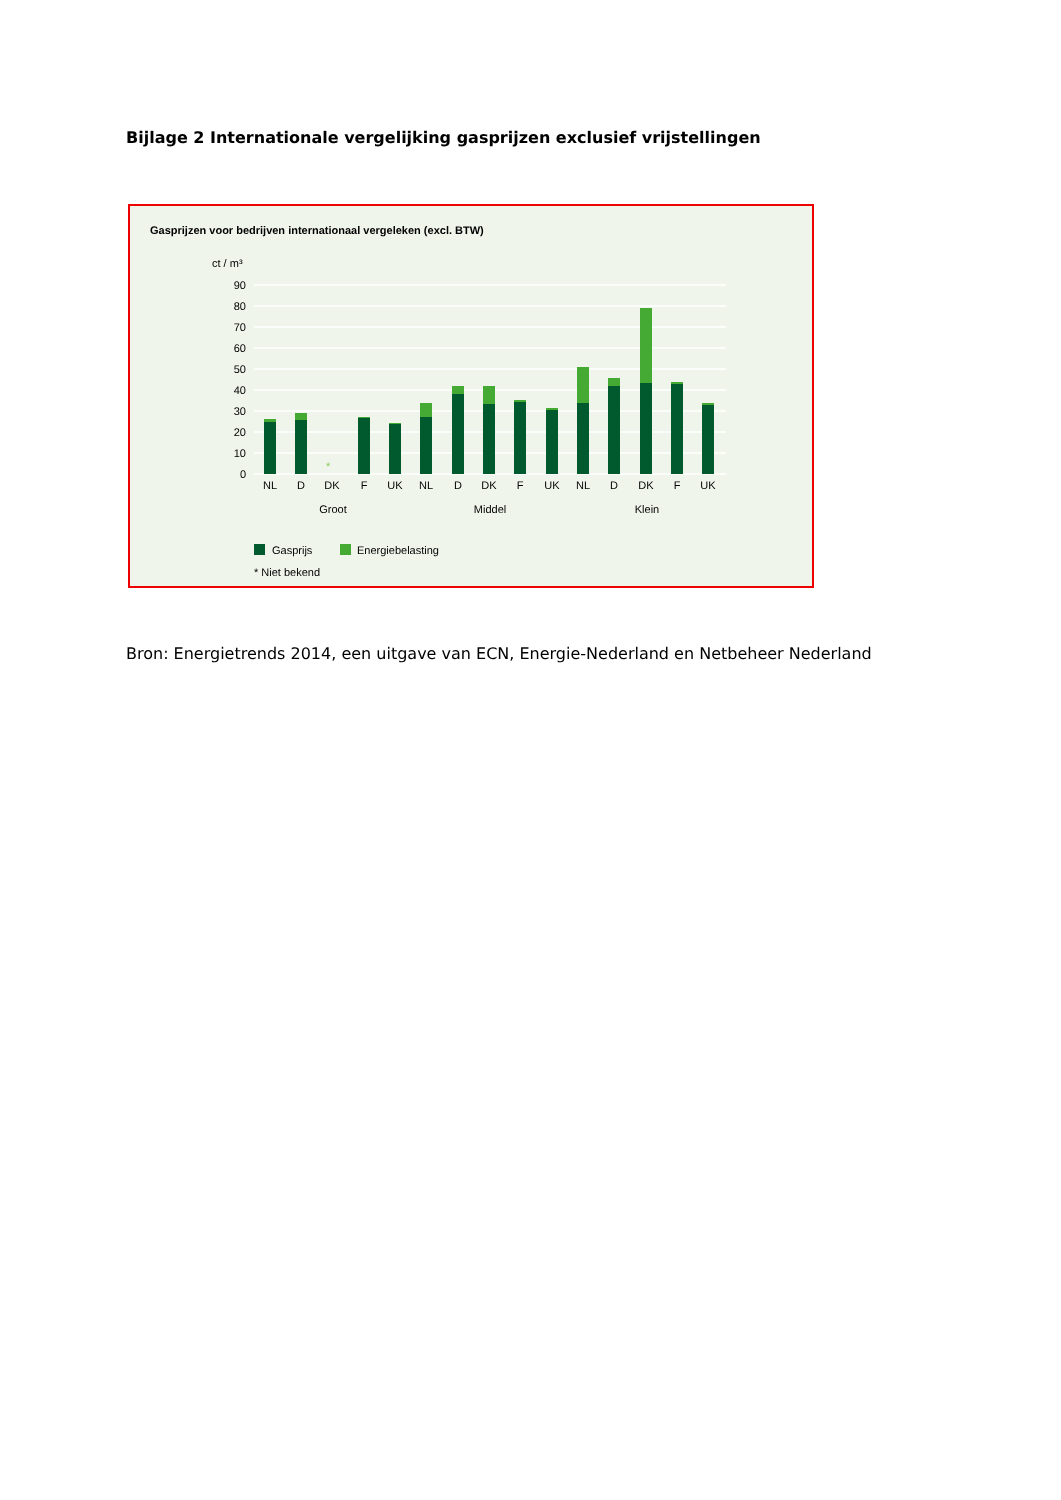Bijlage 2 Internationale vergelijking gasprijzen exclusief vrijstellingen
Gasprijzen voor bedrijven internationaal vergeleken (excl. BTW)
ct / m³
90
80
70
60
50
40
30
20
10
0
*
NL
D
DK
F
UK
NL
D
DK
F
UK
NL
D
DK
F
UK
Groot
Middel
Klein
Gasprijs
Energiebelasting
* Niet bekend
Bron: Energietrends 2014, een uitgave van ECN, Energie-Nederland en Netbeheer Nederland